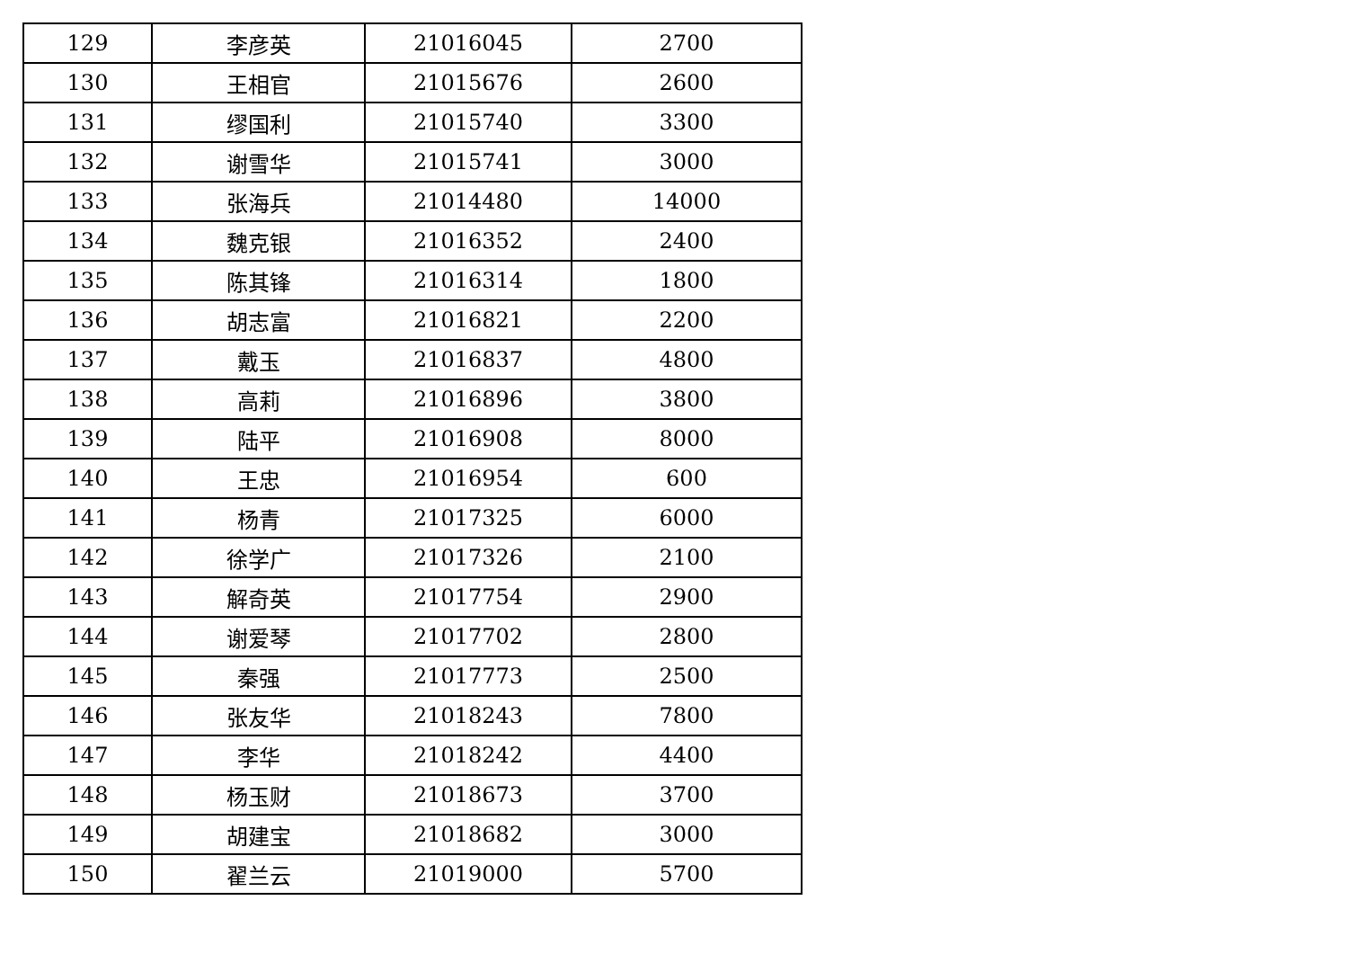| 129 | 李彦英 | 21016045 | 2700 |
| 130 | 王相官 | 21015676 | 2600 |
| 131 | 缪国利 | 21015740 | 3300 |
| 132 | 谢雪华 | 21015741 | 3000 |
| 133 | 张海兵 | 21014480 | 14000 |
| 134 | 魏克银 | 21016352 | 2400 |
| 135 | 陈其锋 | 21016314 | 1800 |
| 136 | 胡志富 | 21016821 | 2200 |
| 137 | 戴玉 | 21016837 | 4800 |
| 138 | 高莉 | 21016896 | 3800 |
| 139 | 陆平 | 21016908 | 8000 |
| 140 | 王忠 | 21016954 | 600 |
| 141 | 杨青 | 21017325 | 6000 |
| 142 | 徐学广 | 21017326 | 2100 |
| 143 | 解奇英 | 21017754 | 2900 |
| 144 | 谢爱琴 | 21017702 | 2800 |
| 145 | 秦强 | 21017773 | 2500 |
| 146 | 张友华 | 21018243 | 7800 |
| 147 | 李华 | 21018242 | 4400 |
| 148 | 杨玉财 | 21018673 | 3700 |
| 149 | 胡建宝 | 21018682 | 3000 |
| 150 | 翟兰云 | 21019000 | 5700 |